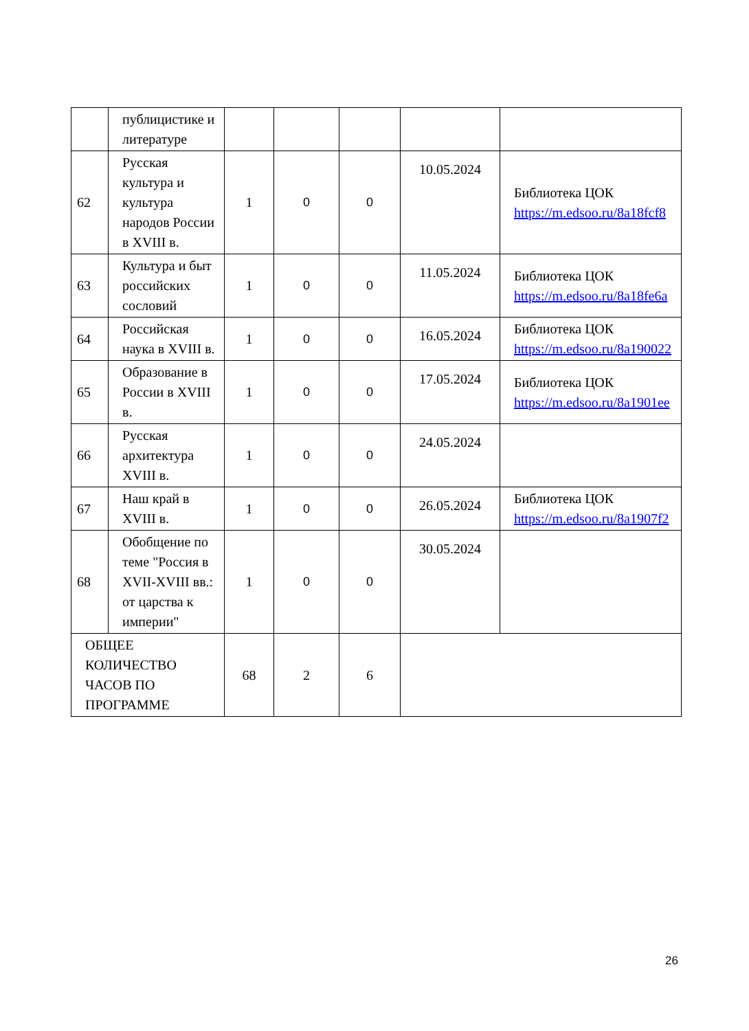| | публицистике и литературе | | | | | |
| 62 | Русская культура и культура народов России в XVIII в. | 1 | 0 | 0 | 10.05.2024 | Библиотека ЦОК https://m.edsoo.ru/8a18fcf8 |
| 63 | Культура и быт российских сословий | 1 | 0 | 0 | 11.05.2024 | Библиотека ЦОК https://m.edsoo.ru/8a18fe6a |
| 64 | Российская наука в XVIII в. | 1 | 0 | 0 | 16.05.2024 | Библиотека ЦОК https://m.edsoo.ru/8a190022 |
| 65 | Образование в России в XVIII в. | 1 | 0 | 0 | 17.05.2024 | Библиотека ЦОК https://m.edsoo.ru/8a1901ee |
| 66 | Русская архитектура XVIII в. | 1 | 0 | 0 | 24.05.2024 | |
| 67 | Наш край в XVIII в. | 1 | 0 | 0 | 26.05.2024 | Библиотека ЦОК https://m.edsoo.ru/8a1907f2 |
| 68 | Обобщение по теме "Россия в XVII-XVIII вв.: от царства к империи" | 1 | 0 | 0 | 30.05.2024 | |
| ОБЩЕЕ КОЛИЧЕСТВО ЧАСОВ ПО ПРОГРАММЕ | | 68 | 2 | 6 | | |
26